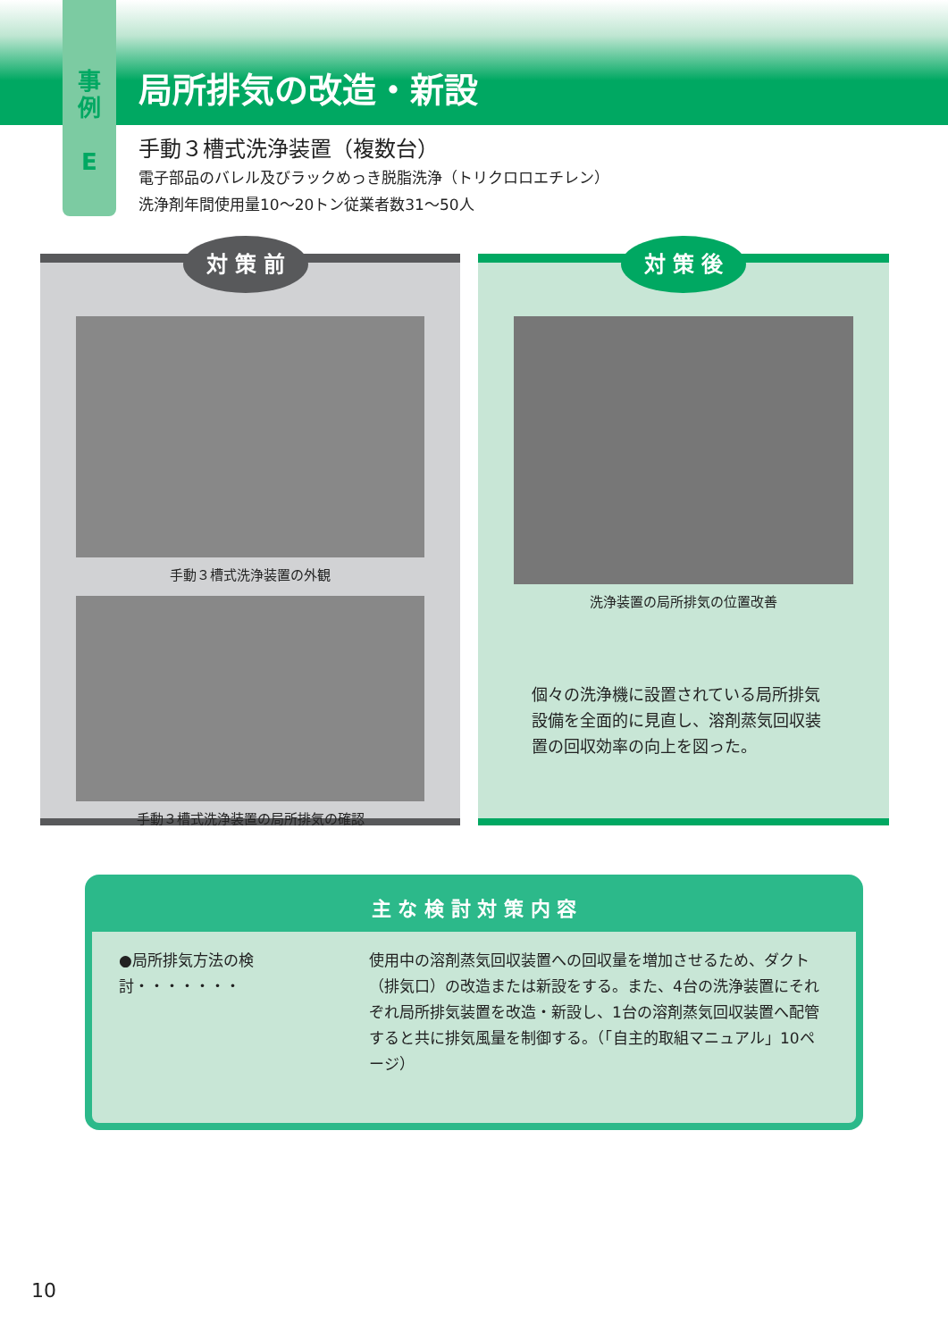局所排気の改造・新設
事
例
E
手動３槽式洗浄装置（複数台）
電子部品のバレル及びラックめっき脱脂洗浄（トリクロロエチレン）
洗浄剤年間使用量10～20トン従業者数31～50人
対 策 前
手動３槽式洗浄装置の外観
手動３槽式洗浄装置の局所排気の確認
対 策 後
洗浄装置の局所排気の位置改善
個々の洗浄機に設置されている局所排気設備を全面的に見直し、溶剤蒸気回収装置の回収効率の向上を図った。
主 な 検 討 対 策 内 容
●局所排気方法の検討・・・・・・・
使用中の溶剤蒸気回収装置への回収量を増加させるため、ダクト（排気口）の改造または新設をする。また、4台の洗浄装置にそれぞれ局所排気装置を改造・新設し、1台の溶剤蒸気回収装置へ配管すると共に排気風量を制御する。（「自主的取組マニュアル」10ページ）
10